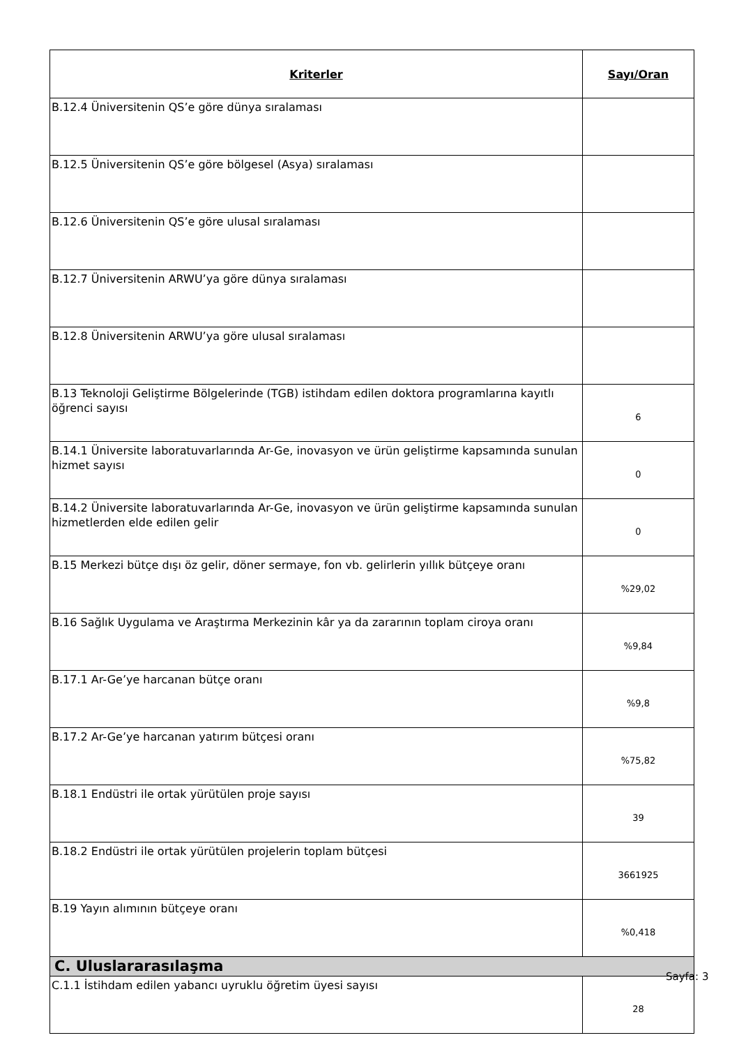| Kriterler | Sayı/Oran |
| --- | --- |
| B.12.4 Üniversitenin QS’e göre dünya sıralaması | |
| B.12.5 Üniversitenin QS’e göre bölgesel (Asya) sıralaması | |
| B.12.6 Üniversitenin QS’e göre ulusal sıralaması | |
| B.12.7 Üniversitenin ARWU’ya göre dünya sıralaması | |
| B.12.8 Üniversitenin ARWU’ya göre ulusal sıralaması | |
| B.13 Teknoloji Geliştirme Bölgelerinde (TGB) istihdam edilen doktora programlarına kayıtlı öğrenci sayısı | 6 |
| B.14.1 Üniversite laboratuvarlarında Ar-Ge, inovasyon ve ürün geliştirme kapsamında sunulan hizmet sayısı | 0 |
| B.14.2 Üniversite laboratuvarlarında Ar-Ge, inovasyon ve ürün geliştirme kapsamında sunulan hizmetlerden elde edilen gelir | 0 |
| B.15 Merkezi bütçe dışı öz gelir, döner sermaye, fon vb. gelirlerin yıllık bütçeye oranı | %29,02 |
| B.16 Sağlık Uygulama ve Araştırma Merkezinin kâr ya da zararının toplam ciroya oranı | %9,84 |
| B.17.1 Ar-Ge’ye harcanan bütçe oranı | %9,8 |
| B.17.2 Ar-Ge’ye harcanan yatırım bütçesi oranı | %75,82 |
| B.18.1 Endüstri ile ortak yürütülen proje sayısı | 39 |
| B.18.2 Endüstri ile ortak yürütülen projelerin toplam bütçesi | 3661925 |
| B.19 Yayın alımının bütçeye oranı | %0,418 |
| C. Uluslararasılaşma | |
| C.1.1 İstihdam edilen yabancı uyruklu öğretim üyesi sayısı | 28 |
Sayfa: 3